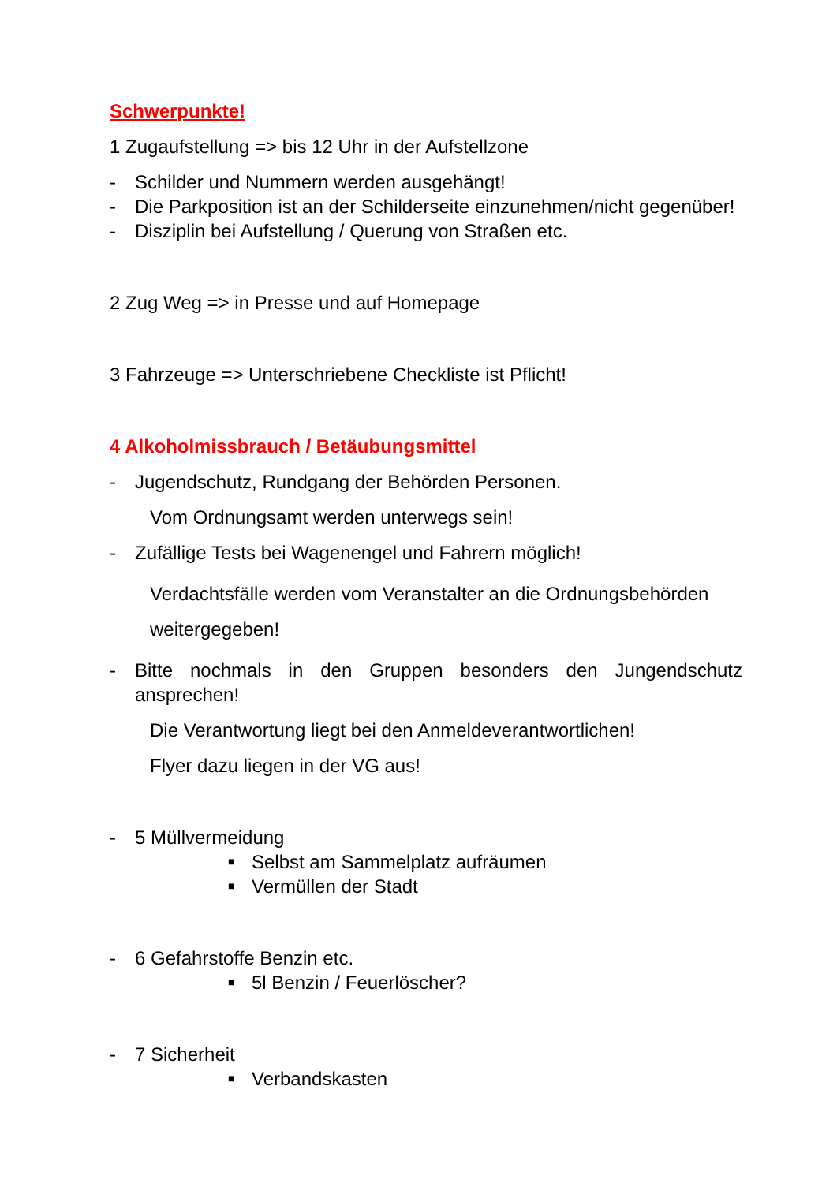Schwerpunkte!
1 Zugaufstellung => bis 12 Uhr in der Aufstellzone
- Schilder und Nummern werden ausgehängt!
- Die Parkposition ist an der Schilderseite einzunehmen/nicht gegenüber!
- Disziplin bei Aufstellung / Querung von Straßen etc.
2 Zug Weg => in Presse und auf Homepage
3 Fahrzeuge => Unterschriebene Checkliste ist Pflicht!
4 Alkoholmissbrauch / Betäubungsmittel
- Jugendschutz, Rundgang der Behörden Personen.
Vom Ordnungsamt werden unterwegs sein!
- Zufällige Tests bei Wagenengel und Fahrern möglich!
Verdachtsfälle werden vom Veranstalter an die Ordnungsbehörden weitergegeben!
- Bitte nochmals in den Gruppen besonders den Jungendschutz ansprechen!
Die Verantwortung liegt bei den Anmeldeverantwortlichen!
Flyer dazu liegen in der VG aus!
- 5 Müllvermeidung
■ Selbst am Sammelplatz aufräumen
■ Vermüllen der Stadt
- 6 Gefahrstoffe Benzin etc.
■ 5l Benzin / Feuerlöscher?
- 7 Sicherheit
■ Verbandskasten